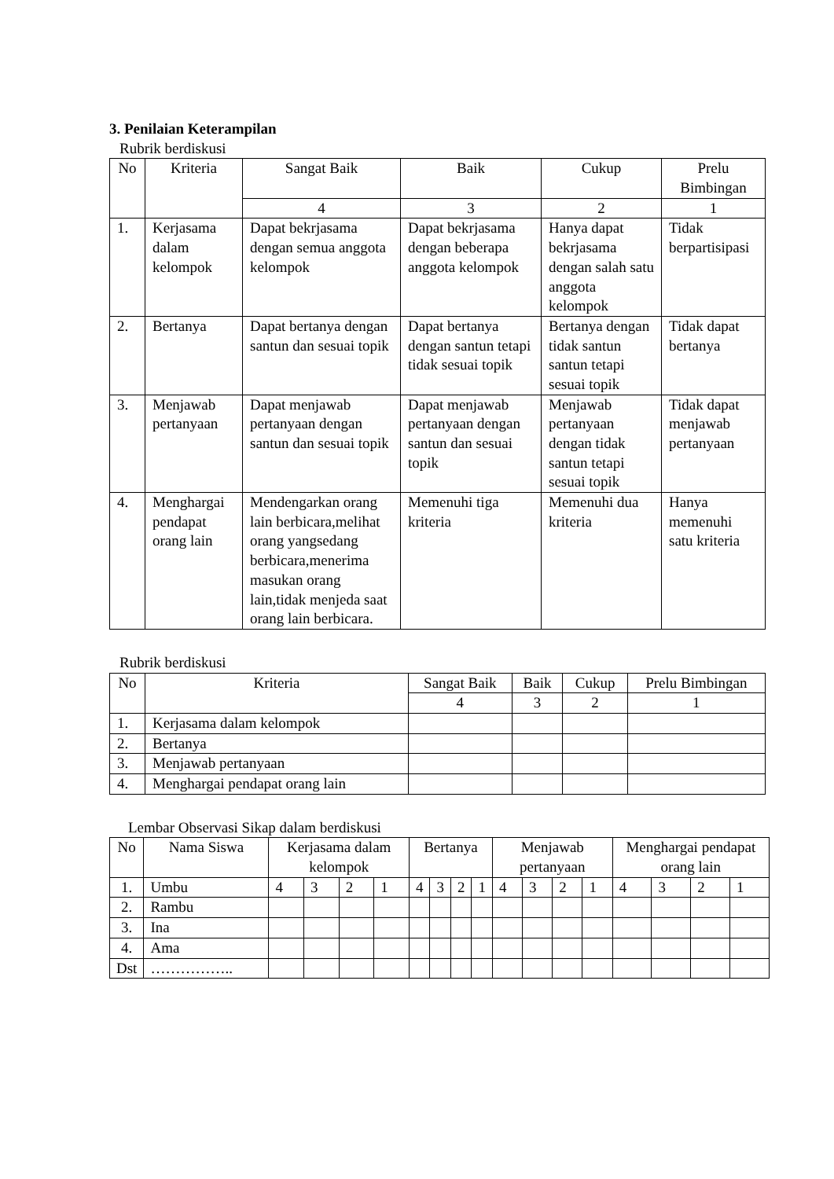3. Penilaian Keterampilan
Rubrik berdiskusi
| No | Kriteria | Sangat Baik | Baik | Cukup | Prelu Bimbingan |
| --- | --- | --- | --- | --- | --- |
| | | 4 | 3 | 2 | 1 |
| 1. | Kerjasama dalam kelompok | Dapat bekrjasama dengan semua anggota kelompok | Dapat bekrjasama dengan beberapa anggota kelompok | Hanya dapat bekrjasama dengan salah satu anggota kelompok | Tidak berpartisipasi |
| 2. | Bertanya | Dapat bertanya dengan santun dan sesuai topik | Dapat bertanya dengan santun tetapi tidak sesuai topik | Bertanya dengan tidak santun santun tetapi sesuai topik | Tidak dapat bertanya |
| 3. | Menjawab pertanyaan | Dapat menjawab pertanyaan dengan santun dan sesuai topik | Dapat menjawab pertanyaan dengan santun dan sesuai topik | Menjawab pertanyaan dengan tidak santun tetapi sesuai topik | Tidak dapat menjawab pertanyaan |
| 4. | Menghargai pendapat orang lain | Mendengarkan orang lain berbicara,melihat orang yangsedang berbicara,menerima masukan orang lain,tidak menjeda saat orang lain berbicara. | Memenuhi tiga kriteria | Memenuhi dua kriteria | Hanya memenuhi satu kriteria |
Rubrik berdiskusi
| No | Kriteria | Sangat Baik | Baik | Cukup | Prelu Bimbingan |
| --- | --- | --- | --- | --- | --- |
| | | 4 | 3 | 2 | 1 |
| 1. | Kerjasama dalam kelompok | | | | |
| 2. | Bertanya | | | | |
| 3. | Menjawab pertanyaan | | | | |
| 4. | Menghargai pendapat orang lain | | | | |
Lembar Observasi Sikap dalam berdiskusi
| No | Nama Siswa | Kerjasama dalam kelompok | | | | Bertanya | | | | Menjawab pertanyaan | | | | Menghargai pendapat orang lain | | | |
| --- | --- | --- | --- | --- | --- | --- | --- | --- | --- | --- | --- | --- | --- | --- | --- | --- | --- |
| 1. | Umbu | 4 | 3 | 2 | 1 | 4 | 3 | 2 | 1 | 4 | 3 | 2 | 1 | 4 | 3 | 2 | 1 |
| 2. | Rambu | | | | | | | | | | | | | | | | |
| 3. | Ina | | | | | | | | | | | | | | | | |
| 4. | Ama | | | | | | | | | | | | | | | | |
| Dst | …………….. | | | | | | | | | | | | | | | | |